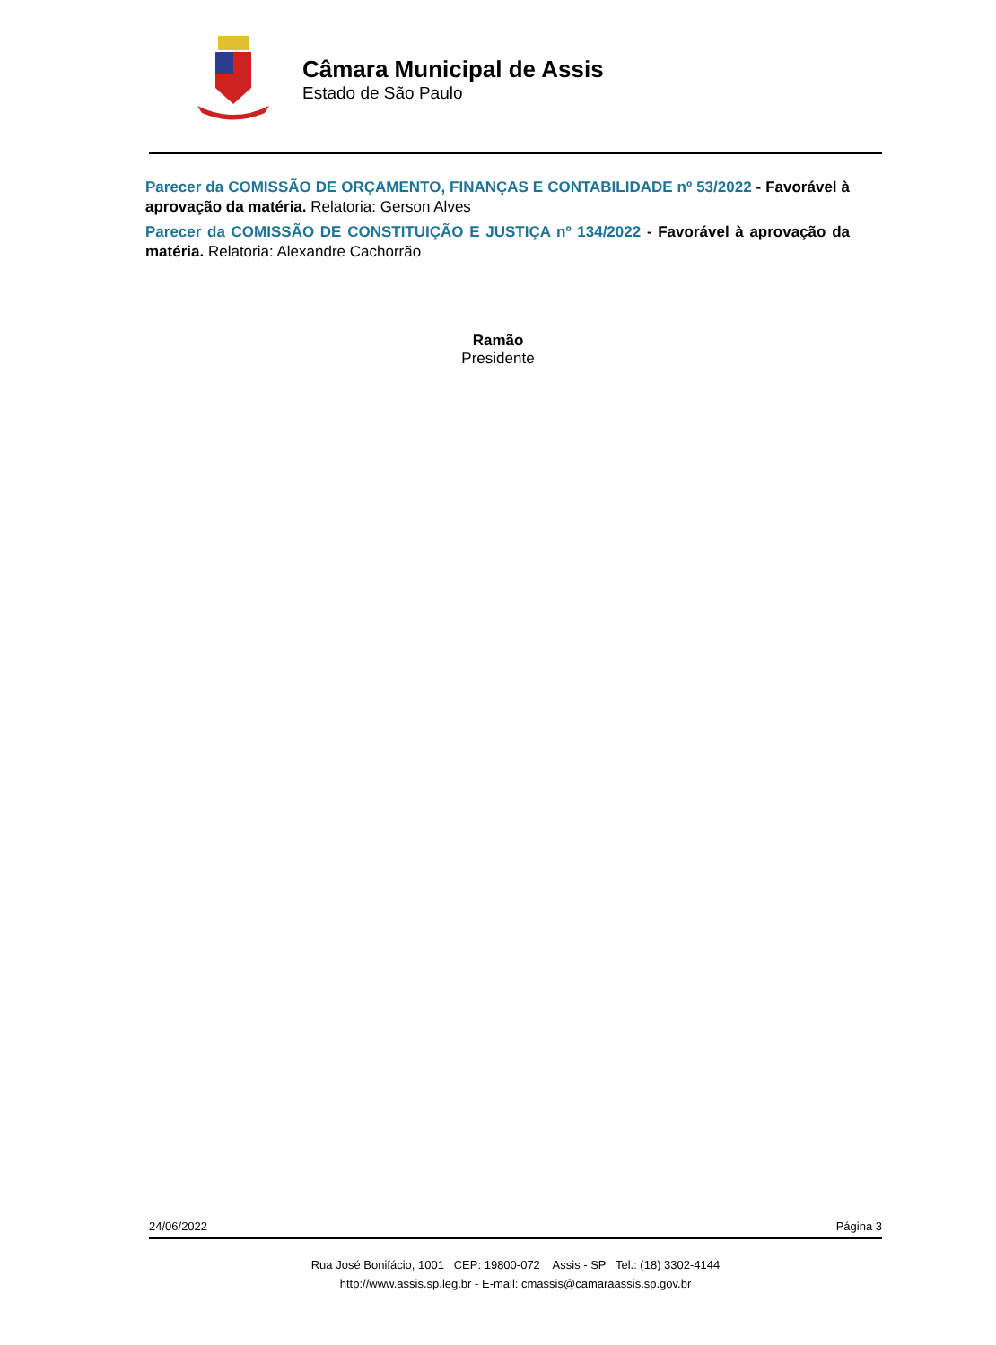Câmara Municipal de Assis
Estado de São Paulo
Parecer da COMISSÃO DE ORÇAMENTO, FINANÇAS E CONTABILIDADE nº 53/2022 - Favorável à aprovação da matéria. Relatoria: Gerson Alves
Parecer da COMISSÃO DE CONSTITUIÇÃO E JUSTIÇA nº 134/2022 - Favorável à aprovação da matéria. Relatoria: Alexandre Cachorrão
Ramão
Presidente
24/06/2022 Página 3
Rua José Bonifácio, 1001 CEP: 19800-072 Assis - SP Tel.: (18) 3302-4144
http://www.assis.sp.leg.br - E-mail: cmassis@camaraassis.sp.gov.br